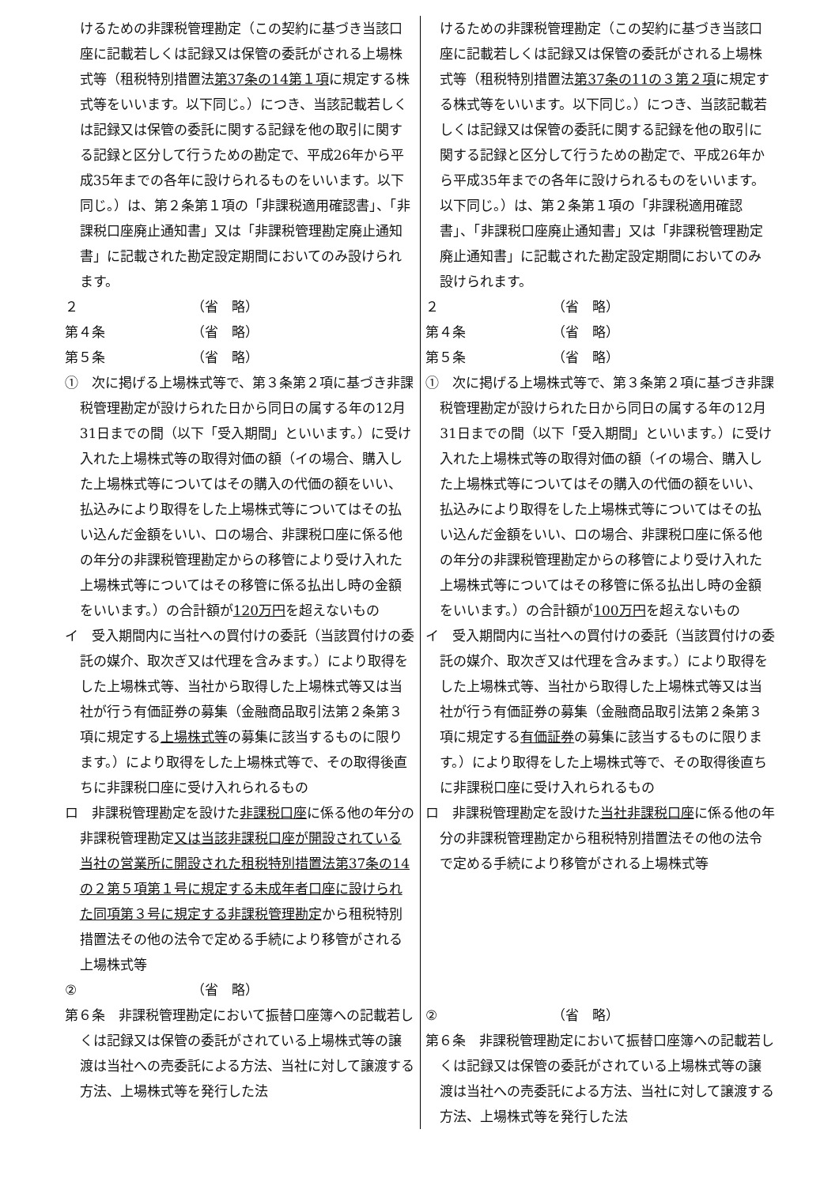| けるための非課税管理勘定（この契約に基づき当該口座に記載若しくは記録又は保管の委託がされる上場株式等（租税特別措置法 第37条の14第１項 に規定する株式等をいいます。以下同じ。）につき、当該記載若しくは記録又は保管の委託に関する記録を他の取引に関する記録と区分して行うための勘定で、平成26年から平成35年までの各年に設けられるものをいいます。以下同じ。）は、第２条第１項の「非課税適用確認書」、「非課税口座廃止通知書」又は「非課税管理勘定廃止通知書」に記載された勘定設定期間においてのみ設けられます。 ２ （省 略） 第４条 （省 略） 第５条 （省 略） ① 次に掲げる上場株式等で、第３条第２項に基づき非課税管理勘定が設けられた日から同日の属する年の12月31日までの間（以下「受入期間」といいます。）に受け入れた上場株式等の取得対価の額（イの場合、購入した上場株式等についてはその購入の代価の額をいい、払込みにより取得をした上場株式等についてはその払い込んだ金額をいい、ロの場合、非課税口座に係る他の年分の非課税管理勘定からの移管により受け入れた上場株式等についてはその移管に係る払出し時の金額をいいます。）の合計額が 120万円 を超えないもの イ 受入期間内に当社への買付けの委託（当該買付けの委託の媒介、取次ぎ又は代理を含みます。）により取得をした上場株式等、当社から取得した上場株式等又は当社が行う有価証券の募集（金融商品取引法第２条第３項に規定する 上場株式等 の募集に該当するものに限ります。）により取得をした上場株式等で、その取得後直ちに非課税口座に受け入れられるもの ロ 非課税管理勘定を設けた 非課税口座 に係る他の年分の非課税管理勘定 又は当該非課税口座が開設されている当社の営業所に開設された租税特別措置法第37条の14の２第５項第１号に規定する未成年者口座に設けられた同項第３号に規定する非課税管理勘定 から租税特別措置法その他の法令で定める手続により移管がされる上場株式等 ② （省 略） 第６条 非課税管理勘定において振替口座簿への記載若しくは記録又は保管の委託がされている上場株式等の譲渡は当社への売委託による方法、当社に対して譲渡する方法、上場株式等を発行した法 | けるための非課税管理勘定（この契約に基づき当該口座に記載若しくは記録又は保管の委託がされる上場株式等（租税特別措置法 第37条の11の３第２項 に規定する株式等をいいます。以下同じ。）につき、当該記載若しくは記録又は保管の委託に関する記録を他の取引に関する記録と区分して行うための勘定で、平成26年から平成35年までの各年に設けられるものをいいます。以下同じ。）は、第２条第１項の「非課税適用確認書」、「非課税口座廃止通知書」又は「非課税管理勘定廃止通知書」に記載された勘定設定期間においてのみ設けられます。 ２ （省 略） 第４条 （省 略） 第５条 （省 略） ① 次に掲げる上場株式等で、第３条第２項に基づき非課税管理勘定が設けられた日から同日の属する年の12月31日までの間（以下「受入期間」といいます。）に受け入れた上場株式等の取得対価の額（イの場合、購入した上場株式等についてはその購入の代価の額をいい、払込みにより取得をした上場株式等についてはその払い込んだ金額をいい、ロの場合、非課税口座に係る他の年分の非課税管理勘定からの移管により受け入れた上場株式等についてはその移管に係る払出し時の金額をいいます。）の合計額が 100万円 を超えないもの イ 受入期間内に当社への買付けの委託（当該買付けの委託の媒介、取次ぎ又は代理を含みます。）により取得をした上場株式等、当社から取得した上場株式等又は当社が行う有価証券の募集（金融商品取引法第２条第３項に規定する 有価証券 の募集に該当するものに限ります。）により取得をした上場株式等で、その取得後直ちに非課税口座に受け入れられるもの ロ 非課税管理勘定を設けた 当社非課税口座 に係る他の年分の非課税管理勘定から租税特別措置法その他の法令で定める手続により移管がされる上場株式等 ② （省 略） 第６条 非課税管理勘定において振替口座簿への記載若しくは記録又は保管の委託がされている上場株式等の譲渡は当社への売委託による方法、当社に対して譲渡する方法、上場株式等を発行した法 |